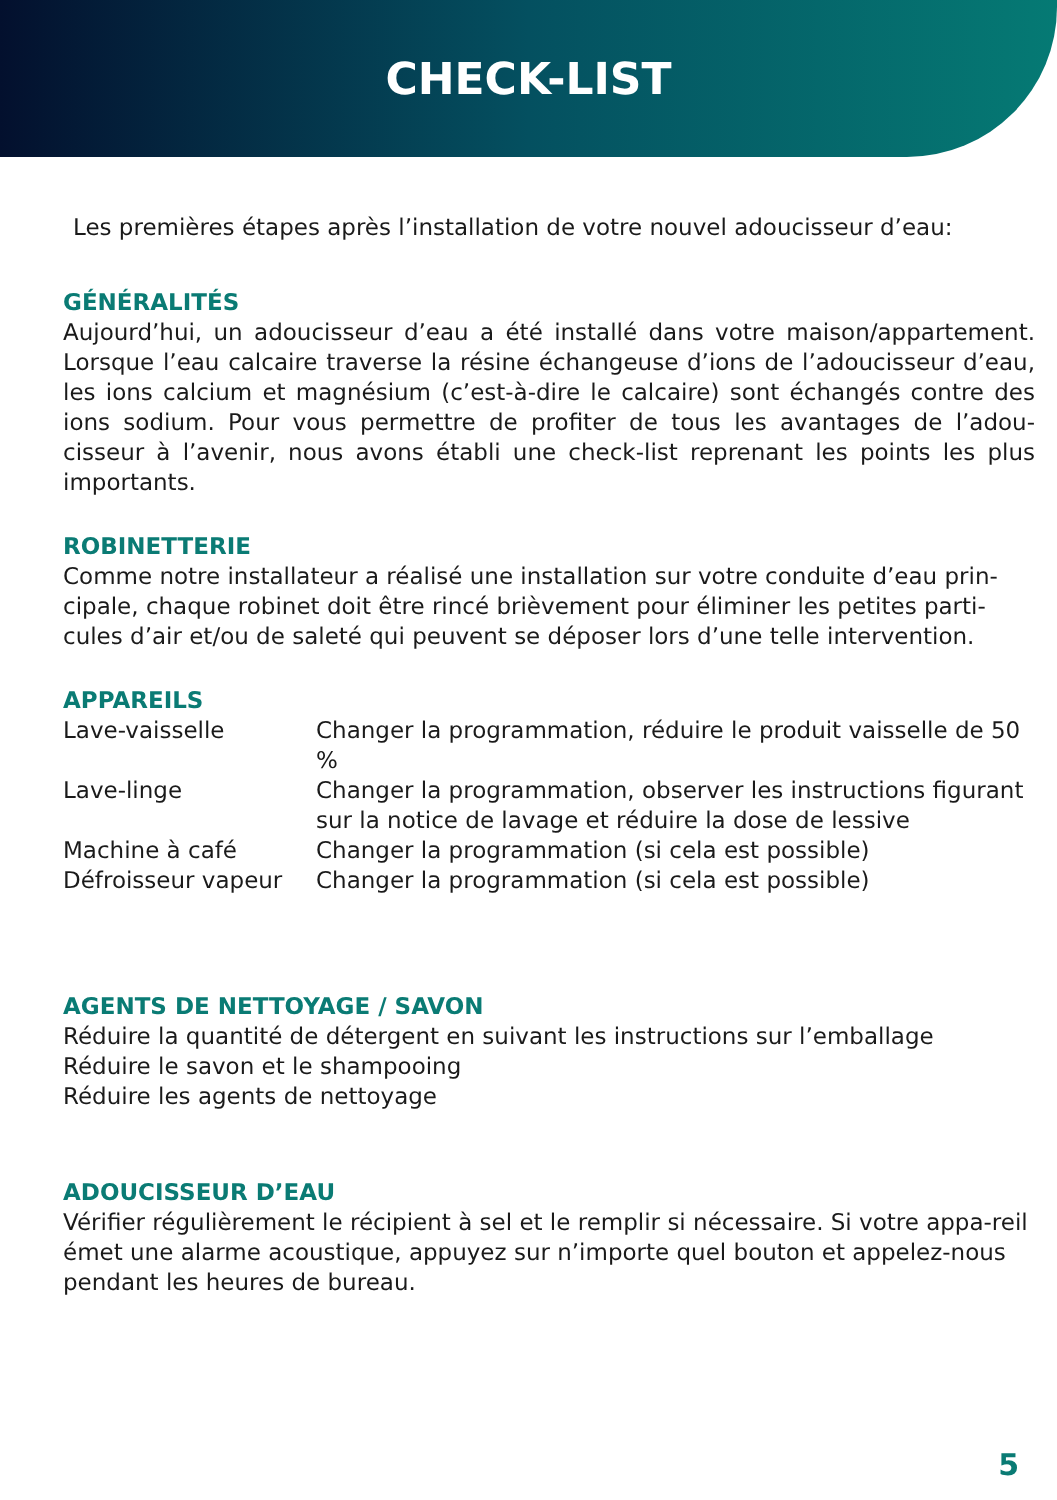CHECK-LIST
Les premières étapes après l’installation de votre nouvel adoucisseur d’eau:
GÉNÉRALITÉS
Aujourd’hui, un adoucisseur d’eau a été installé dans votre maison/appartement. Lorsque l’eau calcaire traverse la résine échangeuse d’ions de l’adoucisseur d’eau, les ions calcium et magnésium (c’est-à-dire le calcaire) sont échangés contre des ions sodium. Pour vous permettre de profiter de tous les avantages de l’adou-cisseur à l’avenir, nous avons établi une check-list reprenant les points les plus importants.
ROBINETTERIE
Comme notre installateur a réalisé une installation sur votre conduite d’eau prin-cipale, chaque robinet doit être rincé brièvement pour éliminer les petites parti-cules d’air et/ou de saleté qui peuvent se déposer lors d’une telle intervention.
APPAREILS
| Lave-vaisselle | Changer la programmation, réduire le produit vaisselle de 50 % |
| Lave-linge | Changer la programmation, observer les instructions figurant sur la notice de lavage et réduire la dose de lessive |
| Machine à café | Changer la programmation (si cela est possible) |
| Défroisseur vapeur | Changer la programmation (si cela est possible) |
AGENTS DE NETTOYAGE / SAVON
Réduire la quantité de détergent en suivant les instructions sur l’emballage
Réduire le savon et le shampooing
Réduire les agents de nettoyage
ADOUCISSEUR D’EAU
Vérifier régulièrement le récipient à sel et le remplir si nécessaire. Si votre appa-reil émet une alarme acoustique, appuyez sur n’importe quel bouton et appelez-nous pendant les heures de bureau.
5